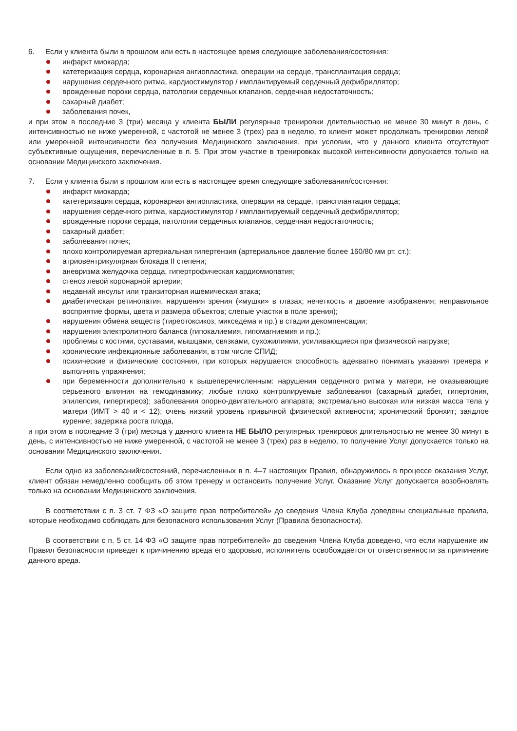6. Если у клиента были в прошлом или есть в настоящее время следующие заболевания/состояния:
инфаркт миокарда;
катетеризация сердца, коронарная ангиопластика, операции на сердце, трансплантация сердца;
нарушения сердечного ритма, кардиостимулятор / имплантируемый сердечный дефибриллятор;
врожденные пороки сердца, патологии сердечных клапанов, сердечная недостаточность;
сахарный диабет;
заболевания почек,
и при этом в последние 3 (три) месяца у клиента БЫЛИ регулярные тренировки длительностью не менее 30 минут в день, с интенсивностью не ниже умеренной, с частотой не менее 3 (трех) раз в неделю, то клиент может продолжать тренировки легкой или умеренной интенсивности без получения Медицинского заключения, при условии, что у данного клиента отсутствуют субъективные ощущения, перечисленные в п. 5. При этом участие в тренировках высокой интенсивности допускается только на основании Медицинского заключения.
7. Если у клиента были в прошлом или есть в настоящее время следующие заболевания/состояния:
инфаркт миокарда;
катетеризация сердца, коронарная ангиопластика, операции на сердце, трансплантация сердца;
нарушения сердечного ритма, кардиостимулятор / имплантируемый сердечный дефибриллятор;
врожденные пороки сердца, патологии сердечных клапанов, сердечная недостаточность;
сахарный диабет;
заболевания почек;
плохо контролируемая артериальная гипертензия (артериальное давление более 160/80 мм рт. ст.);
атриовентрикулярная блокада II степени;
аневризма желудочка сердца, гипертрофическая кардиомиопатия;
стеноз левой коронарной артерии;
недавний инсульт или транзиторная ишемическая атака;
диабетическая ретинопатия, нарушения зрения («мушки» в глазах; нечеткость и двоение изображения; неправильное восприятие формы, цвета и размера объектов; слепые участки в поле зрения);
нарушения обмена веществ (тиреотоксикоз, микседема и пр.) в стадии декомпенсации;
нарушения электролитного баланса (гипокалиемия, гипомагниемия и пр.);
проблемы с костями, суставами, мышцами, связками, сухожилиями, усиливающиеся при физической нагрузке;
хронические инфекционные заболевания, в том числе СПИД;
психические и физические состояния, при которых нарушается способность адекватно понимать указания тренера и выполнять упражнения;
при беременности дополнительно к вышеперечисленным: нарушения сердечного ритма у матери, не оказывающие серьезного влияния на гемодинамику; любые плохо контролируемые заболевания (сахарный диабет, гипертония, эпилепсия, гипертиреоз); заболевания опорно-двигательного аппарата; экстремально высокая или низкая масса тела у матери (ИМТ > 40 и < 12); очень низкий уровень привычной физической активности; хронический бронхит; заядлое курение; задержка роста плода,
и при этом в последние 3 (три) месяца у данного клиента НЕ БЫЛО регулярных тренировок длительностью не менее 30 минут в день, с интенсивностью не ниже умеренной, с частотой не менее 3 (трех) раз в неделю, то получение Услуг допускается только на основании Медицинского заключения.
Если одно из заболеваний/состояний, перечисленных в п. 4–7 настоящих Правил, обнаружилось в процессе оказания Услуг, клиент обязан немедленно сообщить об этом тренеру и остановить получение Услуг. Оказание Услуг допускается возобновлять только на основании Медицинского заключения.
В соответствии с п. 3 ст. 7 ФЗ «О защите прав потребителей» до сведения Члена Клуба доведены специальные правила, которые необходимо соблюдать для безопасного использования Услуг (Правила безопасности).
В соответствии с п. 5 ст. 14 ФЗ «О защите прав потребителей» до сведения Члена Клуба доведено, что если нарушение им Правил безопасности приведет к причинению вреда его здоровью, исполнитель освобождается от ответственности за причинение данного вреда.